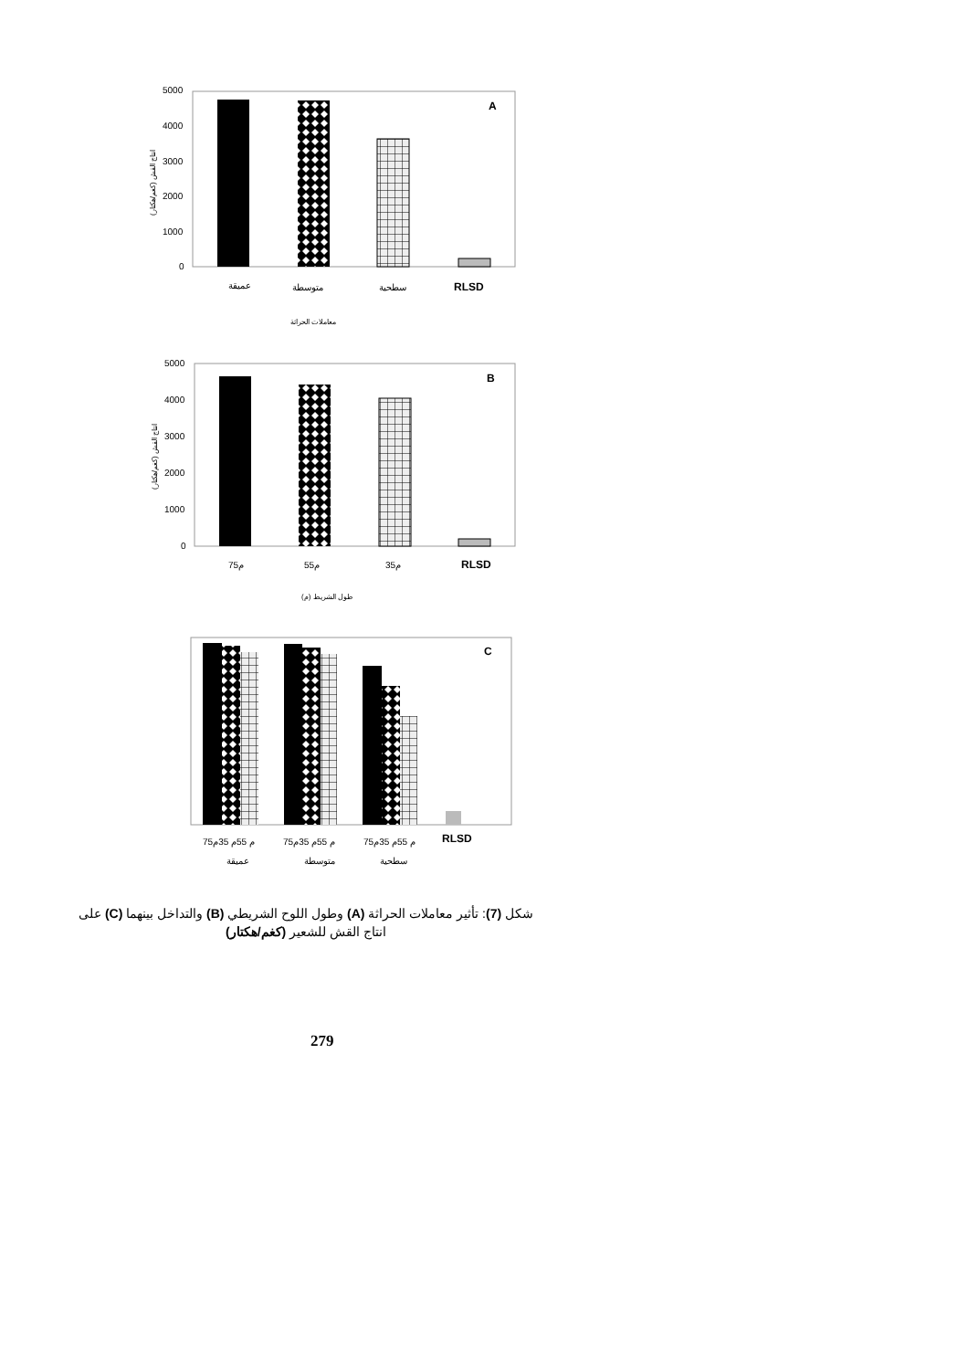5000
4000
3000
2000
1000
0
انتاج القش (كغم/هكتار)
A
عميقة
متوسطة
سطحية
RLSD
معاملات الحراثة
5000
4000
3000
2000
1000
0
انتاج القش (كغم/هكتار)
B
75م
55م
35م
RLSD
طول الشريط (م)
C
75م 55م 35م
75م 55م 35م
75م 55م 35م
RLSD
عميقة
متوسطة
سطحية
شكل (7): تأثير معاملات الحراثة (A) وطول اللوح الشريطي (B) والتداخل بينهما (C) على انتاج القش للشعير (كغم/هكتار)
279